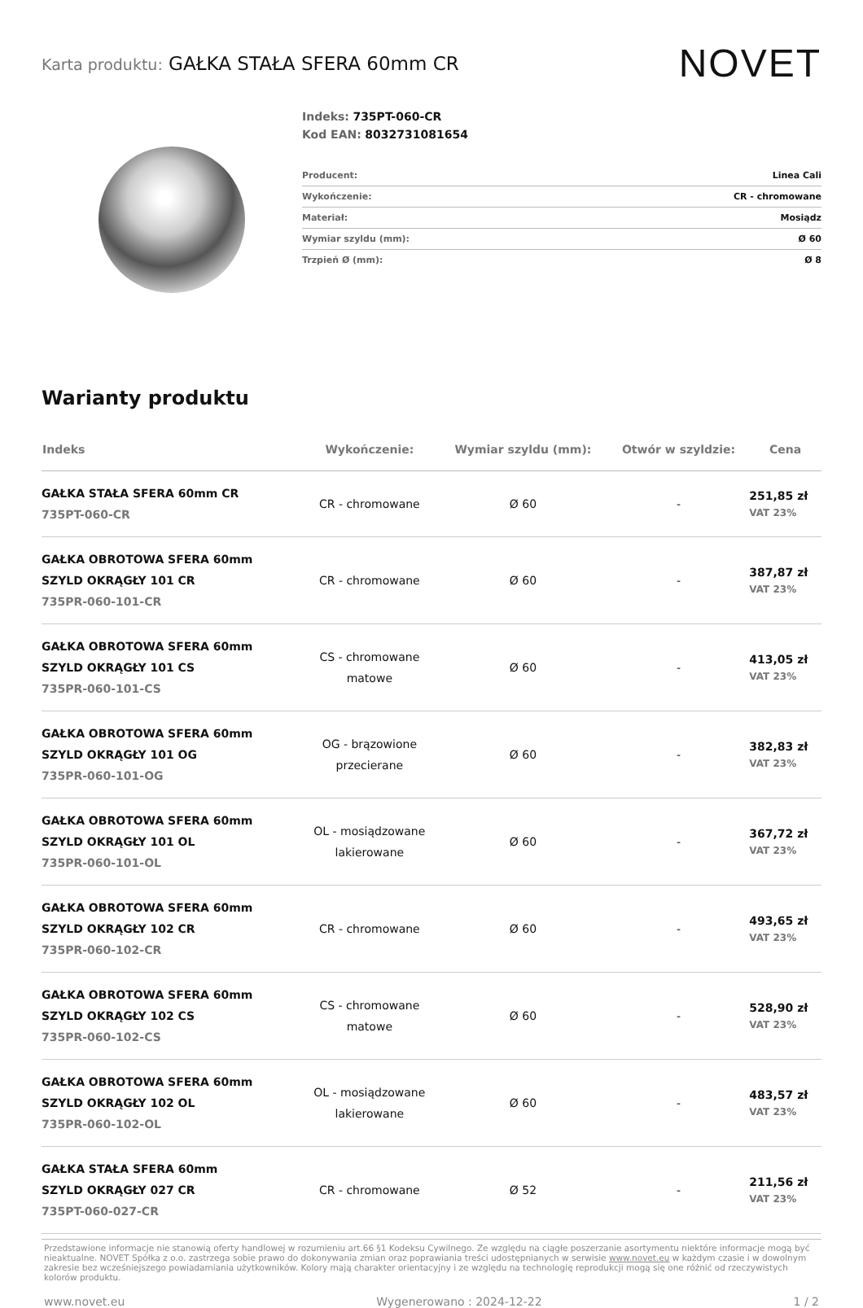Karta produktu: GAŁKA STAŁA SFERA 60mm CR
NOVET
Indeks: 735PT-060-CR
Kod EAN: 8032731081654
| Producent: | Linea Cali |
| Wykończenie: | CR - chromowane |
| Materiał: | Mosiądz |
| Wymiar szyldu (mm): | Ø 60 |
| Trzpień Ø (mm): | Ø 8 |
Warianty produktu
| Indeks | Wykończenie: | Wymiar szyldu (mm): | Otwór w szyldzie: | Cena |
| --- | --- | --- | --- | --- |
| GAŁKA STAŁA SFERA 60mm CR 735PT-060-CR | CR - chromowane | Ø 60 | - | 251,85 zł VAT 23% |
| GAŁKA OBROTOWA SFERA 60mm SZYLD OKRĄGŁY 101 CR 735PR-060-101-CR | CR - chromowane | Ø 60 | - | 387,87 zł VAT 23% |
| GAŁKA OBROTOWA SFERA 60mm SZYLD OKRĄGŁY 101 CS 735PR-060-101-CS | CS - chromowane matowe | Ø 60 | - | 413,05 zł VAT 23% |
| GAŁKA OBROTOWA SFERA 60mm SZYLD OKRĄGŁY 101 OG 735PR-060-101-OG | OG - brązowione przecierane | Ø 60 | - | 382,83 zł VAT 23% |
| GAŁKA OBROTOWA SFERA 60mm SZYLD OKRĄGŁY 101 OL 735PR-060-101-OL | OL - mosiądzowane lakierowane | Ø 60 | - | 367,72 zł VAT 23% |
| GAŁKA OBROTOWA SFERA 60mm SZYLD OKRĄGŁY 102 CR 735PR-060-102-CR | CR - chromowane | Ø 60 | - | 493,65 zł VAT 23% |
| GAŁKA OBROTOWA SFERA 60mm SZYLD OKRĄGŁY 102 CS 735PR-060-102-CS | CS - chromowane matowe | Ø 60 | - | 528,90 zł VAT 23% |
| GAŁKA OBROTOWA SFERA 60mm SZYLD OKRĄGŁY 102 OL 735PR-060-102-OL | OL - mosiądzowane lakierowane | Ø 60 | - | 483,57 zł VAT 23% |
| GAŁKA STAŁA SFERA 60mm SZYLD OKRĄGŁY 027 CR 735PT-060-027-CR | CR - chromowane | Ø 52 | - | 211,56 zł VAT 23% |
Przedstawione informacje nie stanowią oferty handlowej w rozumieniu art.66 §1 Kodeksu Cywilnego. Ze względu na ciągłe poszerzanie asortymentu niektóre informacje mogą być nieaktualne. NOVET Spółka z o.o. zastrzega sobie prawo do dokonywania zmian oraz poprawiania treści udostępnianych w serwisie www.novet.eu w każdym czasie i w dowolnym zakresie bez wcześniejszego powiadamiania użytkowników. Kolory mają charakter orientacyjny i ze względu na technologię reprodukcji mogą się one różnić od rzeczywistych kolorów produktu.
www.novet.eu Wygenerowano : 2024-12-22 1 / 2